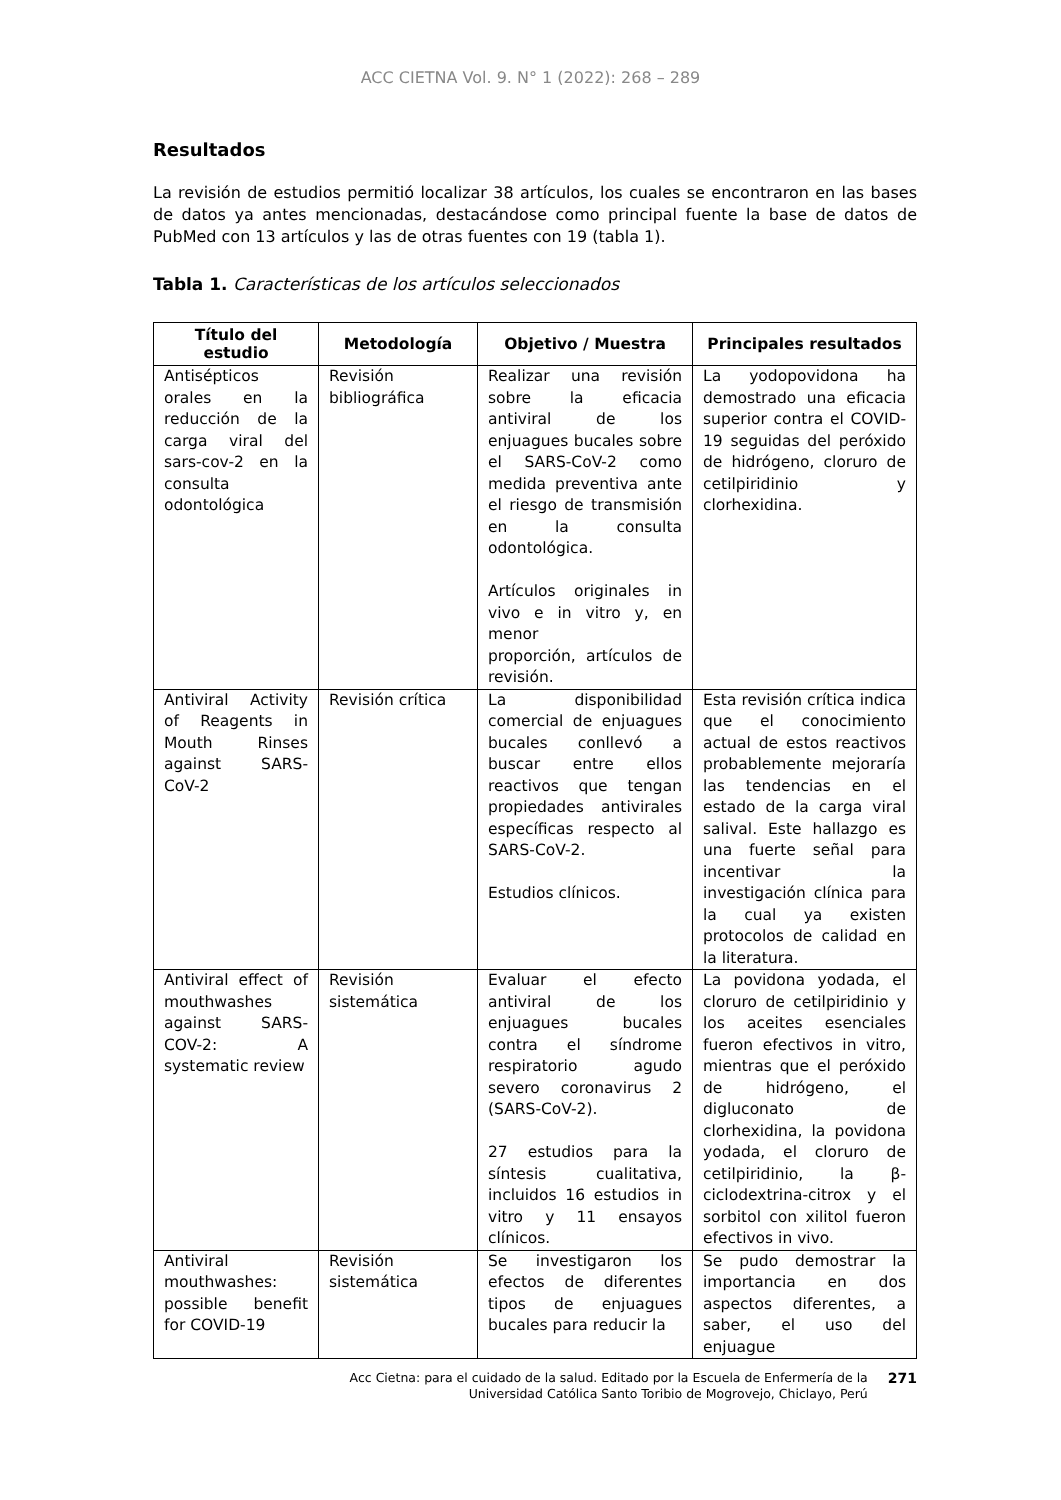ACC CIETNA Vol. 9. N° 1 (2022): 268 – 289
Resultados
La revisión de estudios permitió localizar 38 artículos, los cuales se encontraron en las bases de datos ya antes mencionadas, destacándose como principal fuente la base de datos de PubMed con 13 artículos y las de otras fuentes con 19 (tabla 1).
Tabla 1. Características de los artículos seleccionados
| Título del estudio | Metodología | Objetivo / Muestra | Principales resultados |
| --- | --- | --- | --- |
| Antisépticos orales en la reducción de la carga viral del sars-cov-2 en la consulta odontológica | Revisión bibliográfica | Realizar una revisión sobre la eficacia antiviral de los enjuagues bucales sobre el SARS-CoV-2 como medida preventiva ante el riesgo de transmisión en la consulta odontológica. Artículos originales in vivo e in vitro y, en menor proporción, artículos de revisión. | La yodopovidona ha demostrado una eficacia superior contra el COVID-19 seguidas del peróxido de hidrógeno, cloruro de cetilpiridinio y clorhexidina. |
| Antiviral Activity of Reagents in Mouth Rinses against SARS-CoV-2 | Revisión crítica | La disponibilidad comercial de enjuagues bucales conllevó a buscar entre ellos reactivos que tengan propiedades antivirales específicas respecto al SARS-CoV-2. Estudios clínicos. | Esta revisión crítica indica que el conocimiento actual de estos reactivos probablemente mejoraría las tendencias en el estado de la carga viral salival. Este hallazgo es una fuerte señal para incentivar la investigación clínica para la cual ya existen protocolos de calidad en la literatura. |
| Antiviral effect of mouthwashes against SARS-COV-2: A systematic review | Revisión sistemática | Evaluar el efecto antiviral de los enjuagues bucales contra el síndrome respiratorio agudo severo coronavirus 2 (SARS-CoV-2). 27 estudios para la síntesis cualitativa, incluidos 16 estudios in vitro y 11 ensayos clínicos. | La povidona yodada, el cloruro de cetilpiridinio y los aceites esenciales fueron efectivos in vitro, mientras que el peróxido de hidrógeno, el digluconato de clorhexidina, la povidona yodada, el cloruro de cetilpiridinio, la β-ciclodextrina-citrox y el sorbitol con xilitol fueron efectivos in vivo. |
| Antiviral mouthwashes: possible benefit for COVID-19 | Revisión sistemática | Se investigaron los efectos de diferentes tipos de enjuagues bucales para reducir la | Se pudo demostrar la importancia en dos aspectos diferentes, a saber, el uso del enjuague |
Acc Cietna: para el cuidado de la salud. Editado por la Escuela de Enfermería de la
Universidad Católica Santo Toribio de Mogrovejo, Chiclayo, Perú
271